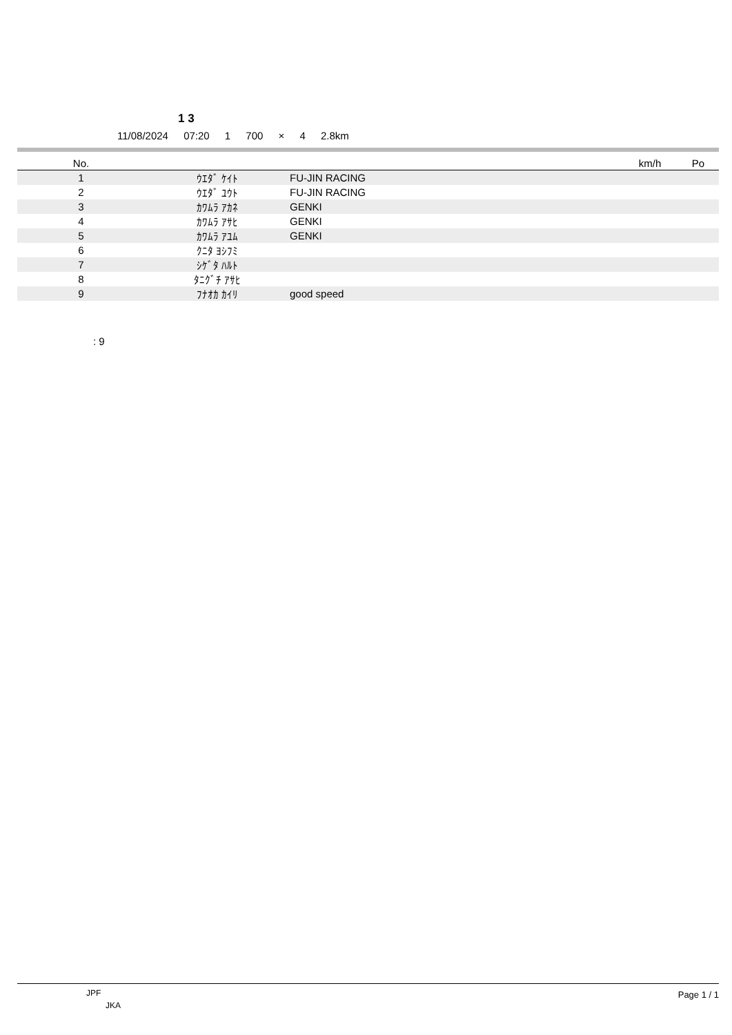1 3
11/08/2024 07:20 1 700 × 4 2.8km
| No. | | | km/h | Po |
| --- | --- | --- | --- | --- |
| 1 | ｳｴﾀﾞ ｹｲﾄ | FU-JIN RACING | | |
| 2 | ｳｴﾀﾞ ﾕｳﾄ | FU-JIN RACING | | |
| 3 | ｶﾜﾑﾗ ｱｶﾈ | GENKI | | |
| 4 | ｶﾜﾑﾗ ｱｻﾋ | GENKI | | |
| 5 | ｶﾜﾑﾗ ｱﾕﾑ | GENKI | | |
| 6 | ｸﾆﾀ ﾖｼﾌﾐ | | | |
| 7 | ｼｹﾞﾀ ﾊﾙﾄ | | | |
| 8 | ﾀﾆｸﾞﾁ ｱｻﾋ | | | |
| 9 | ﾌﾅｵｶ ｶｲﾘ | good speed | | |
: 9
JPF
JKA
Page 1 / 1